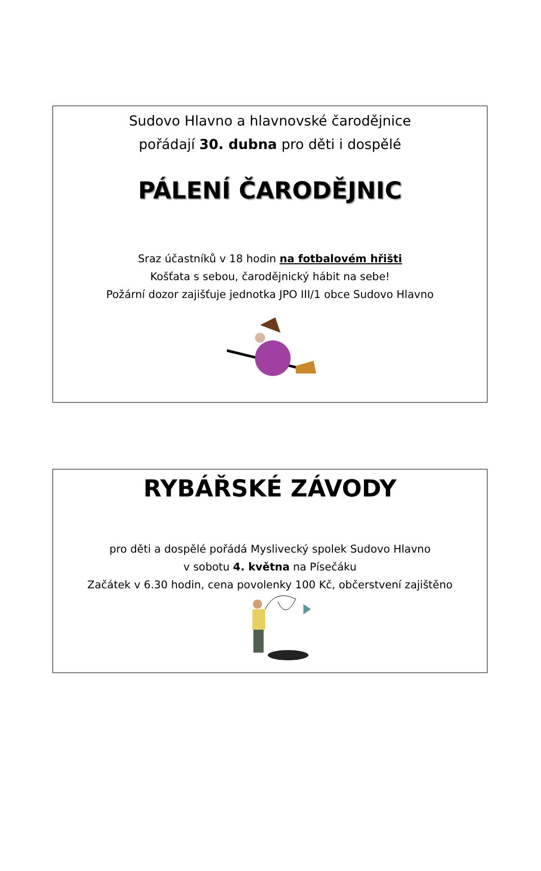Sudovo Hlavno a hlavnovské čarodějnice
pořádají 30. dubna pro děti i dospělé
PÁLENÍ ČARODĚJNIC
Sraz účastníků v 18 hodin na fotbalovém hřišti
Košťata s sebou, čarodějnický hábit na sebe!
Požární dozor zajišťuje jednotka JPO III/1 obce Sudovo Hlavno
RYBÁŘSKÉ ZÁVODY
pro děti a dospělé pořádá Myslivecký spolek Sudovo Hlavno
v sobotu 4. května na Písečáku
Začátek v 6.30 hodin, cena povolenky 100 Kč, občerstvení zajištěno